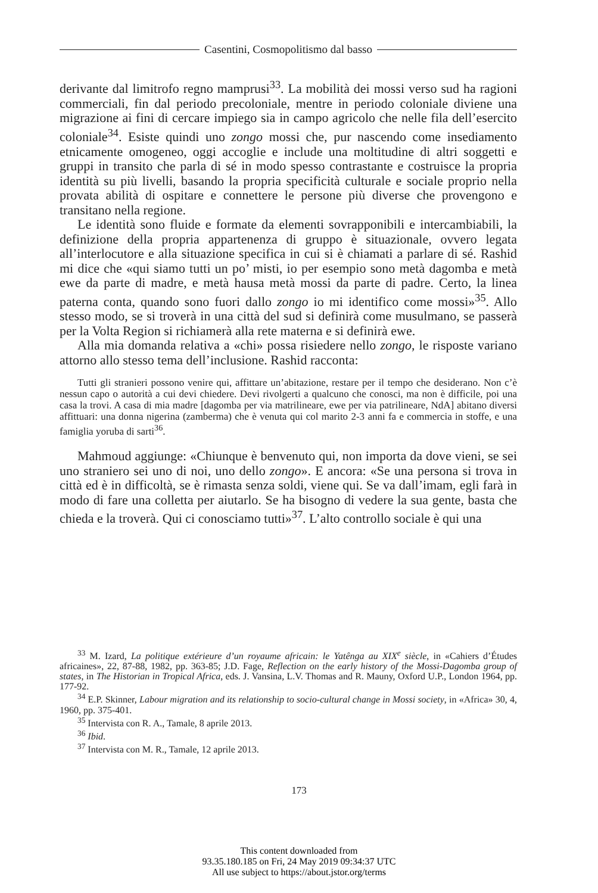Casentini, Cosmopolitismo dal basso
derivante dal limitrofo regno mamprusi<sup>33</sup>. La mobilità dei mossi verso sud ha ragioni commerciali, fin dal periodo precoloniale, mentre in periodo coloniale diviene una migrazione ai fini di cercare impiego sia in campo agricolo che nelle fila dell’esercito coloniale<sup>34</sup>. Esiste quindi uno zongo mossi che, pur nascendo come insediamento etnicamente omogeneo, oggi accoglie e include una moltitudine di altri soggetti e gruppi in transito che parla di sé in modo spesso contrastante e costruisce la propria identità su più livelli, basando la propria specificità culturale e sociale proprio nella provata abilità di ospitare e connettere le persone più diverse che provengono e transitano nella regione.
Le identità sono fluide e formate da elementi sovrapponibili e intercambiabili, la definizione della propria appartenenza di gruppo è situazionale, ovvero legata all’interlocutore e alla situazione specifica in cui si è chiamati a parlare di sé. Rashid mi dice che «qui siamo tutti un po’ misti, io per esempio sono metà dagomba e metà ewe da parte di madre, e metà hausa metà mossi da parte di padre. Certo, la linea paterna conta, quando sono fuori dallo zongo io mi identifico come mossi»<sup>35</sup>. Allo stesso modo, se si troverà in una città del sud si definirà come musulmano, se passerà per la Volta Region si richiamerà alla rete materna e si definirà ewe.
Alla mia domanda relativa a «chi» possa risiedere nello zongo, le risposte variano attorno allo stesso tema dell’inclusione. Rashid racconta:
Tutti gli stranieri possono venire qui, affittare un’abitazione, restare per il tempo che desiderano. Non c’è nessun capo o autorità a cui devi chiedere. Devi rivolgerti a qualcuno che conosci, ma non è difficile, poi una casa la trovi. A casa di mia madre [dagomba per via matrilineare, ewe per via patrilineare, NdA] abitano diversi affittuari: una donna nigerina (zamberma) che è venuta qui col marito 2-3 anni fa e commercia in stoffe, e una famiglia yoruba di sarti<sup>36</sup>.
Mahmoud aggiunge: «Chiunque è benvenuto qui, non importa da dove vieni, se sei uno straniero sei uno di noi, uno dello zongo». E ancora: «Se una persona si trova in città ed è in difficoltà, se è rimasta senza soldi, viene qui. Se va dall’imam, egli farà in modo di fare una colletta per aiutarlo. Se ha bisogno di vedere la sua gente, basta che chieda e la troverà. Qui ci conosciamo tutti»<sup>37</sup>. L’alto controllo sociale è qui una
<sup>33</sup> M. Izard, La politique extérieure d’un royaume africain: le Yatênga au XIX<sup>e</sup> siècle, in «Cahiers d’Études africaines», 22, 87-88, 1982, pp. 363-85; J.D. Fage, Reflection on the early history of the Mossi-Dagomba group of states, in The Historian in Tropical Africa, eds. J. Vansina, L.V. Thomas and R. Mauny, Oxford U.P., London 1964, pp. 177-92.
<sup>34</sup> E.P. Skinner, Labour migration and its relationship to socio-cultural change in Mossi society, in «Africa» 30, 4, 1960, pp. 375-401.
<sup>35</sup> Intervista con R. A., Tamale, 8 aprile 2013.
<sup>36</sup> Ibid.
<sup>37</sup> Intervista con M. R., Tamale, 12 aprile 2013.
173
This content downloaded from
93.35.180.185 on Fri, 24 May 2019 09:34:37 UTC
All use subject to https://about.jstor.org/terms